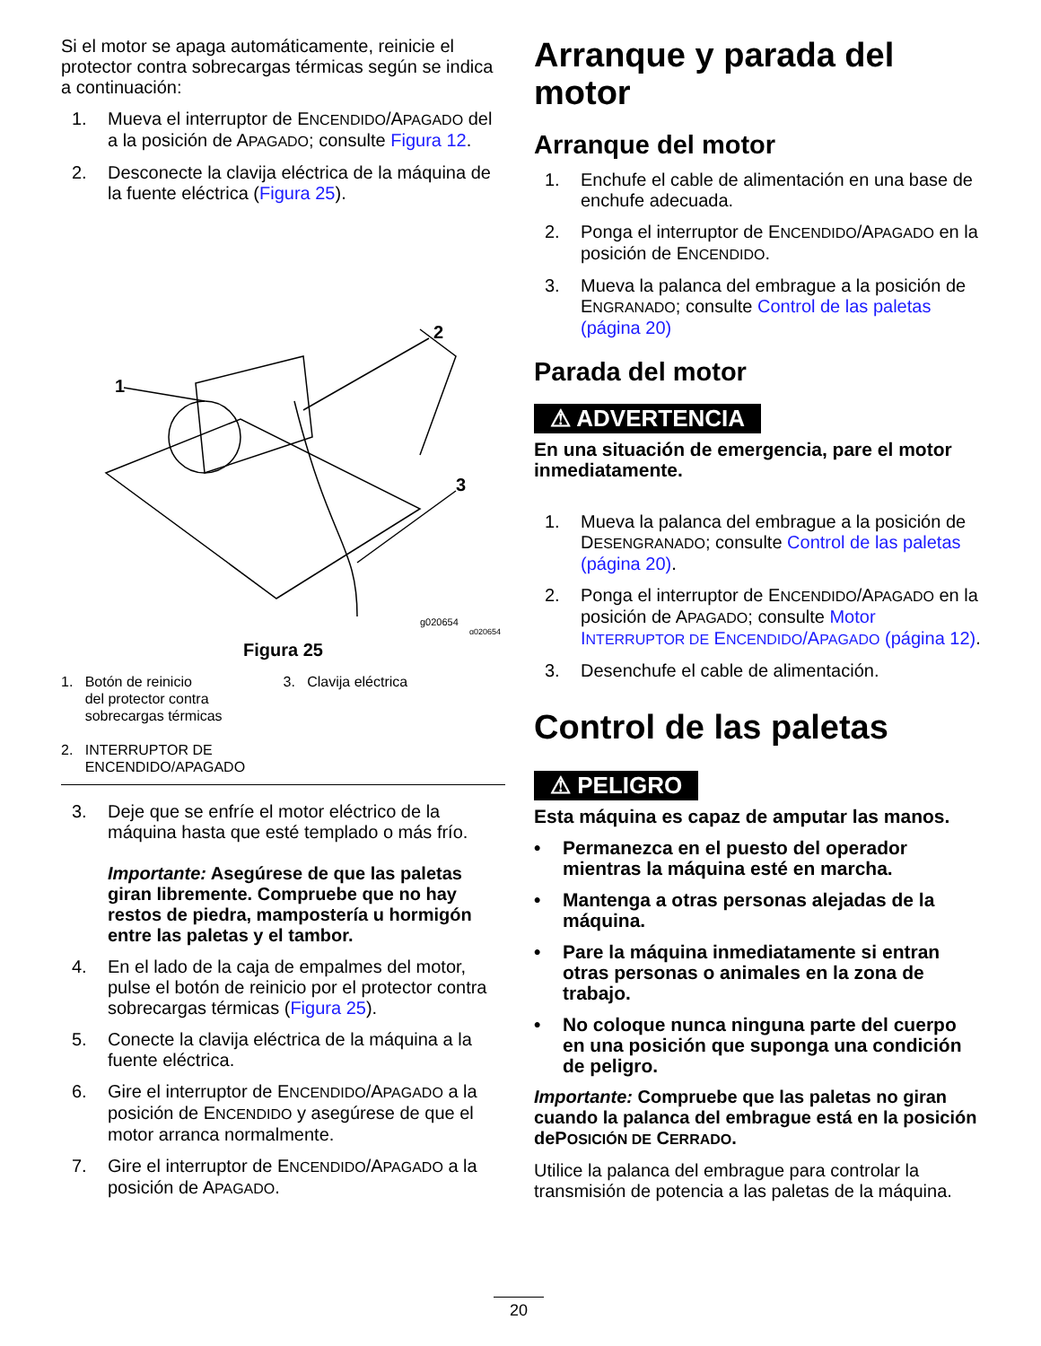Si el motor se apaga automáticamente, reinicie el protector contra sobrecargas térmicas según se indica a continuación:
1. Mueva el interruptor de ENCENDIDO/APAGADO del a la posición de APAGADO; consulte Figura 12.
2. Desconecte la clavija eléctrica de la máquina de la fuente eléctrica (Figura 25).
1
2
3
g020654
g020654
Figura 25
1. Botón de reinicio
del protector contra
sobrecargas térmicas
2. INTERRUPTOR DE
ENCENDIDO/APAGADO
3. Clavija eléctrica
3. Deje que se enfríe el motor eléctrico de la máquina hasta que esté templado o más frío.
Importante: Asegúrese de que las paletas giran libremente. Compruebe que no hay restos de piedra, mampostería u hormigón entre las paletas y el tambor.
4. En el lado de la caja de empalmes del motor, pulse el botón de reinicio por el protector contra sobrecargas térmicas (Figura 25).
5. Conecte la clavija eléctrica de la máquina a la fuente eléctrica.
6. Gire el interruptor de ENCENDIDO/APAGADO a la posición de ENCENDIDO y asegúrese de que el motor arranca normalmente.
7. Gire el interruptor de ENCENDIDO/APAGADO a la posición de APAGADO.
Arranque y parada del motor
Arranque del motor
1. Enchufe el cable de alimentación en una base de enchufe adecuada.
2. Ponga el interruptor de ENCENDIDO/APAGADO en la posición de ENCENDIDO.
3. Mueva la palanca del embrague a la posición de ENGRANADO; consulte Control de las paletas (página 20)
Parada del motor
⚠ ADVERTENCIA
En una situación de emergencia, pare el motor inmediatamente.
1. Mueva la palanca del embrague a la posición de DESENGRANADO; consulte Control de las paletas (página 20).
2. Ponga el interruptor de ENCENDIDO/APAGADO en la posición de APAGADO; consulte Motor INTERRUPTOR DE ENCENDIDO/APAGADO (página 12).
3. Desenchufe el cable de alimentación.
Control de las paletas
⚠ PELIGRO
Esta máquina es capaz de amputar las manos.
• Permanezca en el puesto del operador mientras la máquina esté en marcha.
• Mantenga a otras personas alejadas de la máquina.
• Pare la máquina inmediatamente si entran otras personas o animales en la zona de trabajo.
• No coloque nunca ninguna parte del cuerpo en una posición que suponga una condición de peligro.
Importante: Compruebe que las paletas no giran cuando la palanca del embrague está en la posición dePOSICIÓN DE CERRADO.
Utilice la palanca del embrague para controlar la transmisión de potencia a las paletas de la máquina.
20